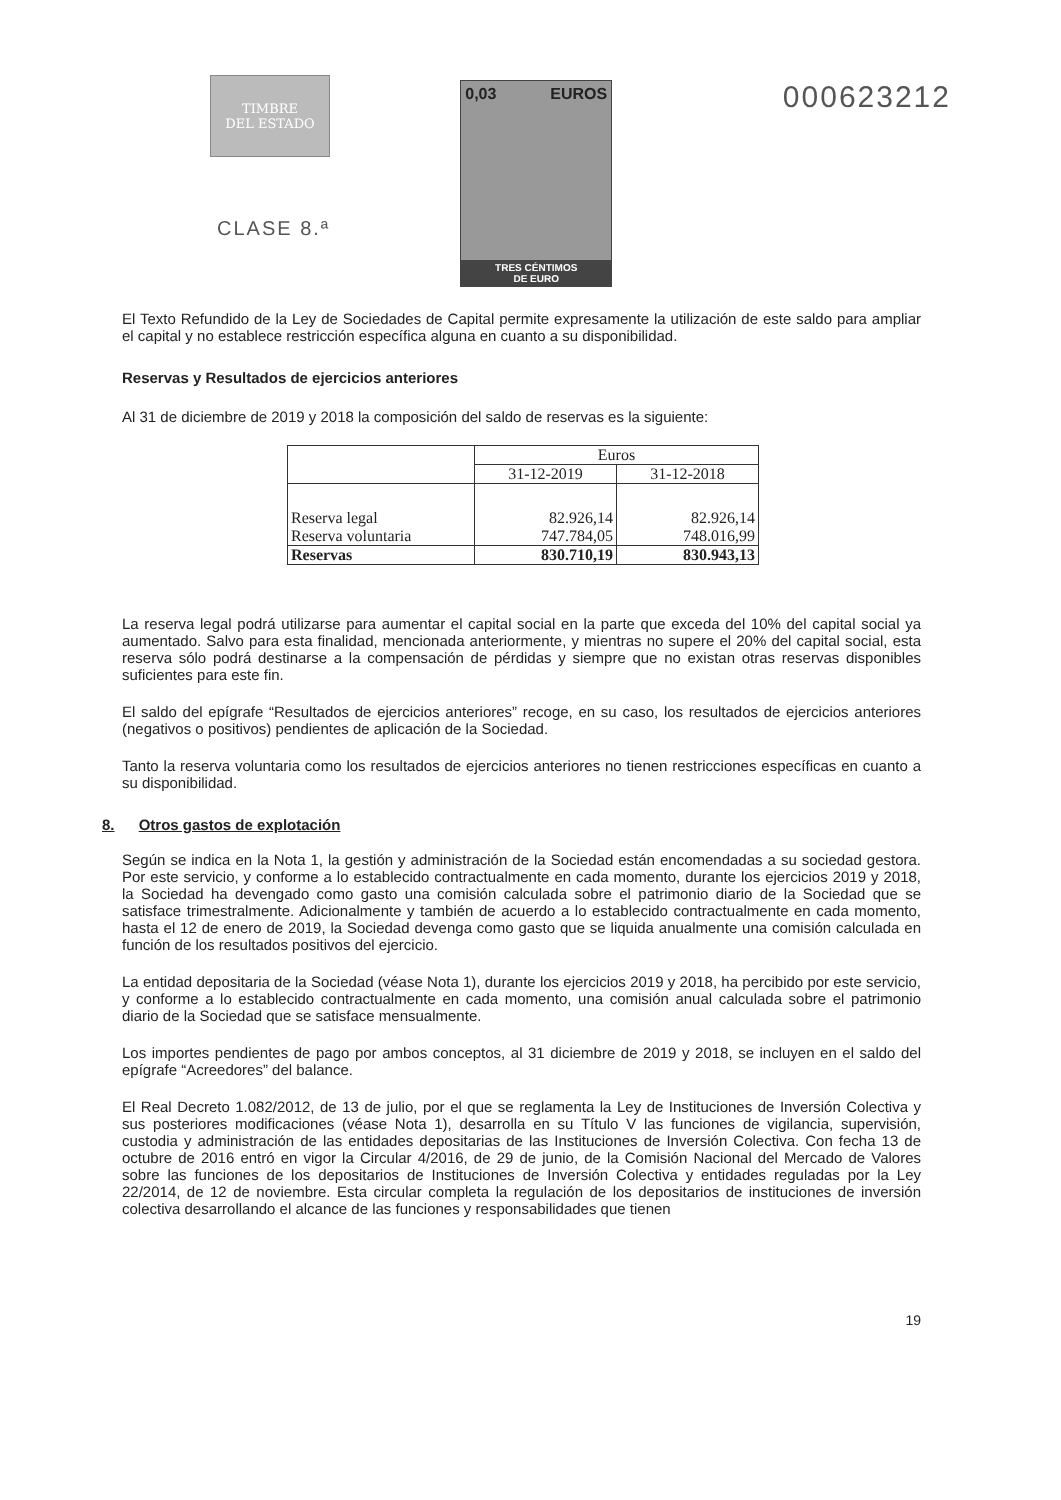TIMBRE
DEL ESTADO
CLASE 8.ª
0,03 EUROS
TRES CÉNTIMOS
DE EURO
000623212
El Texto Refundido de la Ley de Sociedades de Capital permite expresamente la utilización de este saldo para ampliar el capital y no establece restricción específica alguna en cuanto a su disponibilidad.
Reservas y Resultados de ejercicios anteriores
Al 31 de diciembre de 2019 y 2018 la composición del saldo de reservas es la siguiente:
| | Euros | |
| --- | --- | --- |
| | 31-12-2019 | 31-12-2018 |
| Reserva legal | 82.926,14 | 82.926,14 |
| Reserva voluntaria | 747.784,05 | 748.016,99 |
| Reservas | 830.710,19 | 830.943,13 |
La reserva legal podrá utilizarse para aumentar el capital social en la parte que exceda del 10% del capital social ya aumentado. Salvo para esta finalidad, mencionada anteriormente, y mientras no supere el 20% del capital social, esta reserva sólo podrá destinarse a la compensación de pérdidas y siempre que no existan otras reservas disponibles suficientes para este fin.
El saldo del epígrafe “Resultados de ejercicios anteriores” recoge, en su caso, los resultados de ejercicios anteriores (negativos o positivos) pendientes de aplicación de la Sociedad.
Tanto la reserva voluntaria como los resultados de ejercicios anteriores no tienen restricciones específicas en cuanto a su disponibilidad.
8. Otros gastos de explotación
Según se indica en la Nota 1, la gestión y administración de la Sociedad están encomendadas a su sociedad gestora. Por este servicio, y conforme a lo establecido contractualmente en cada momento, durante los ejercicios 2019 y 2018, la Sociedad ha devengado como gasto una comisión calculada sobre el patrimonio diario de la Sociedad que se satisface trimestralmente. Adicionalmente y también de acuerdo a lo establecido contractualmente en cada momento, hasta el 12 de enero de 2019, la Sociedad devenga como gasto que se liquida anualmente una comisión calculada en función de los resultados positivos del ejercicio.
La entidad depositaria de la Sociedad (véase Nota 1), durante los ejercicios 2019 y 2018, ha percibido por este servicio, y conforme a lo establecido contractualmente en cada momento, una comisión anual calculada sobre el patrimonio diario de la Sociedad que se satisface mensualmente.
Los importes pendientes de pago por ambos conceptos, al 31 diciembre de 2019 y 2018, se incluyen en el saldo del epígrafe “Acreedores” del balance.
El Real Decreto 1.082/2012, de 13 de julio, por el que se reglamenta la Ley de Instituciones de Inversión Colectiva y sus posteriores modificaciones (véase Nota 1), desarrolla en su Título V las funciones de vigilancia, supervisión, custodia y administración de las entidades depositarias de las Instituciones de Inversión Colectiva. Con fecha 13 de octubre de 2016 entró en vigor la Circular 4/2016, de 29 de junio, de la Comisión Nacional del Mercado de Valores sobre las funciones de los depositarios de Instituciones de Inversión Colectiva y entidades reguladas por la Ley 22/2014, de 12 de noviembre. Esta circular completa la regulación de los depositarios de instituciones de inversión colectiva desarrollando el alcance de las funciones y responsabilidades que tienen
19